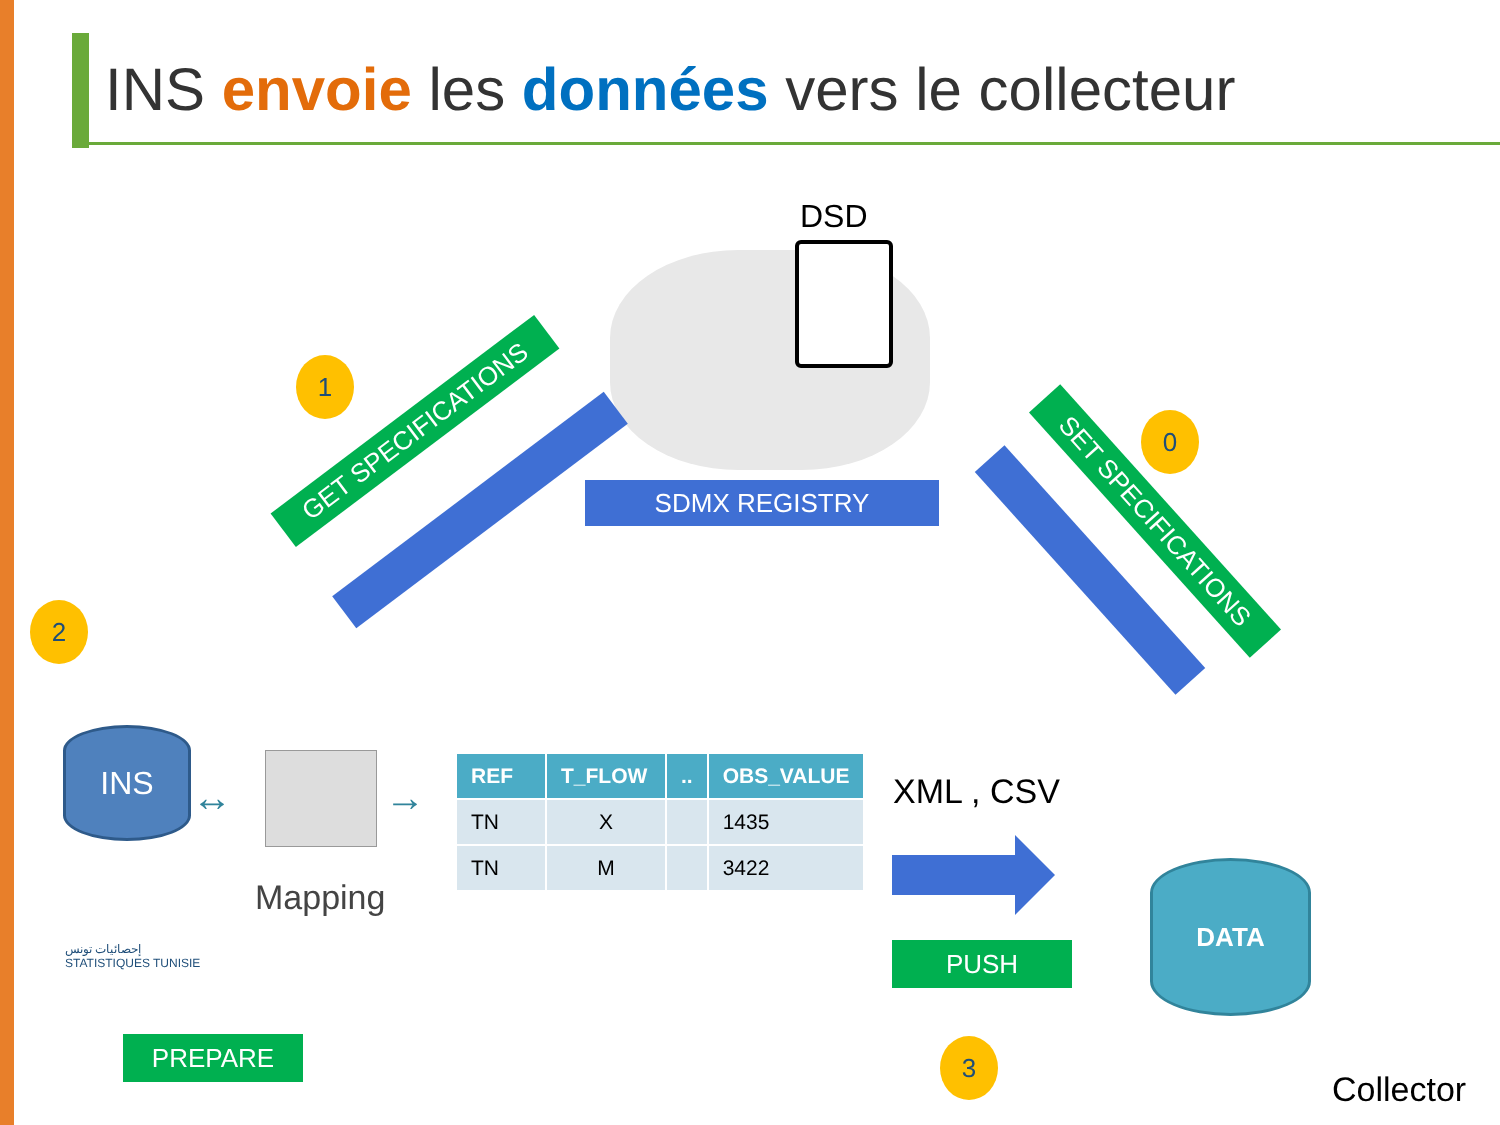INS envoie les données vers le collecteur
DSD
SDMX REGISTRY
1
0
2
3
GET SPECIFICATIONS
SET SPECIFICATIONS
INS
↔ →
Mapping
| REF | T_FLOW | .. | OBS_VALUE |
| --- | --- | --- | --- |
| TN | X | | 1435 |
| TN | M | | 3422 |
XML , CSV
PUSH
DATA
Collector
إحصائيات تونس
STATISTIQUES TUNISIE
PREPARE